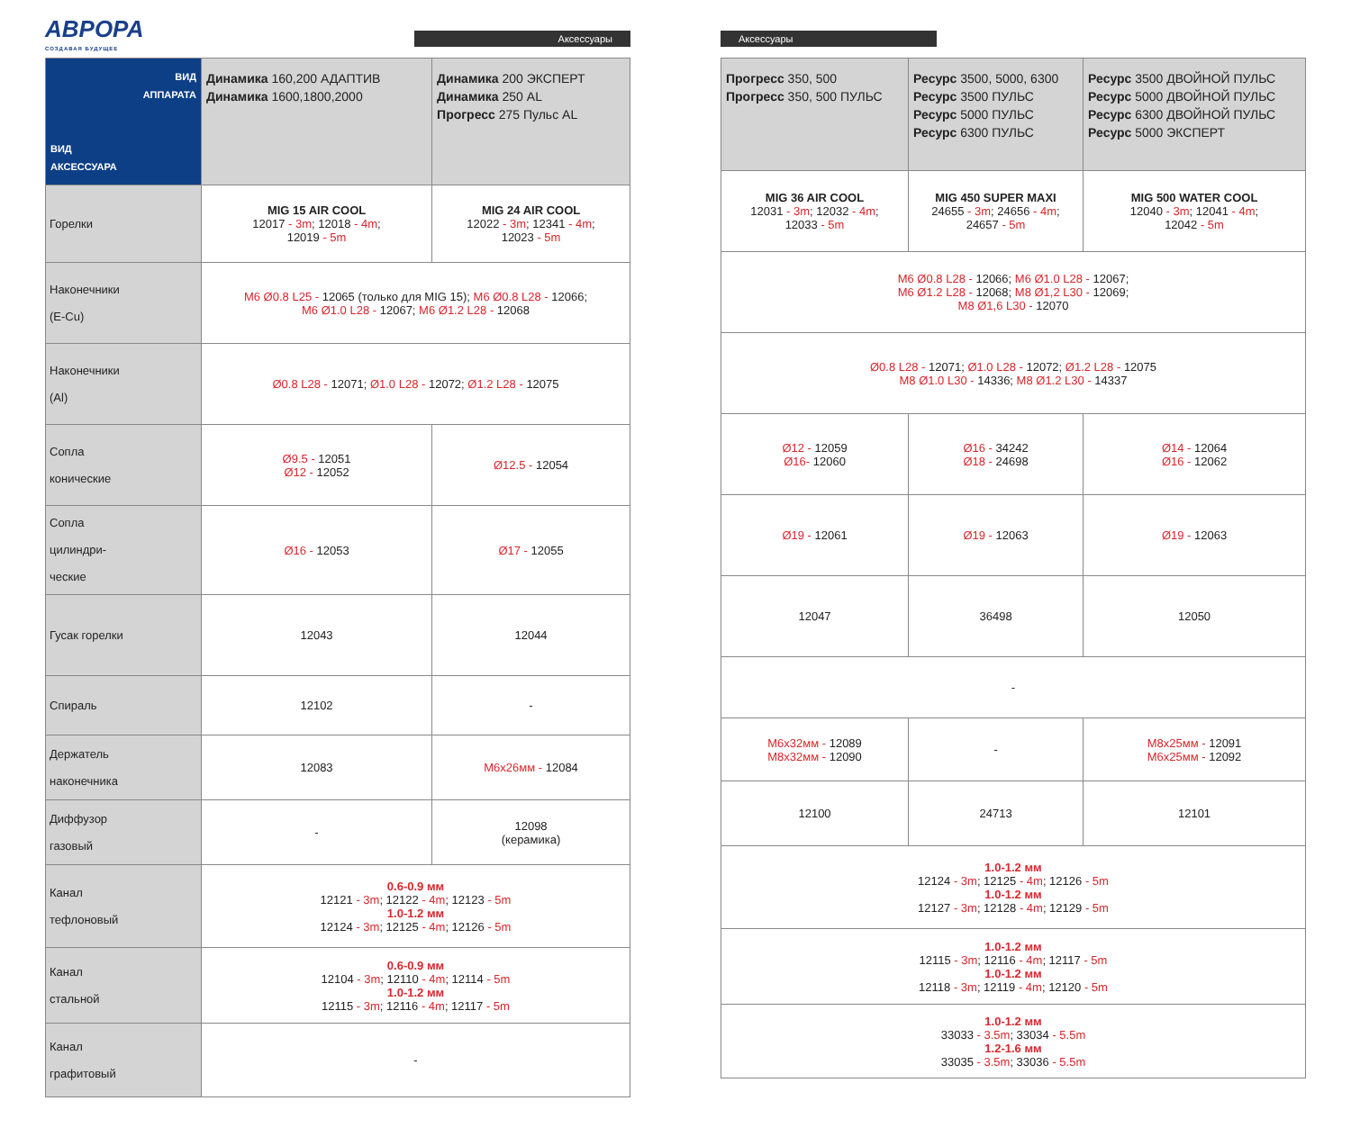АВРОРА
СОЗДАВАЯ БУДУЩЕЕ
Аксессуары
| ВИД АППАРАТА ВИД АКСЕССУАРА | Динамика 160,200 АДАПТИВ Динамика 1600,1800,2000 | Динамика 200 ЭКСПЕРТ Динамика 250 AL Прогресс 275 Пульс AL |
| --- | --- | --- |
| Горелки | MIG 15 AIR COOL 12017 - 3m ; 12018 - 4m ; 12019 - 5m | MIG 24 AIR COOL 12022 - 3m ; 12341 - 4m ; 12023 - 5m |
| Наконечники (E-Cu) | M6 Ø0.8 L25 - 12065 (только для MIG 15); M6 Ø0.8 L28 - 12066; M6 Ø1.0 L28 - 12067; M6 Ø1.2 L28 - 12068 | |
| Наконечники (Al) | Ø0.8 L28 - 12071; Ø1.0 L28 - 12072; Ø1.2 L28 - 12075 | |
| Сопла конические | Ø9.5 - 12051 Ø12 - 12052 | Ø12.5 - 12054 |
| Сопла цилиндри- ческие | Ø16 - 12053 | Ø17 - 12055 |
| Гусак горелки | 12043 | 12044 |
| Спираль | 12102 | - |
| Держатель наконечника | 12083 | М6х26мм - 12084 |
| Диффузор газовый | - | 12098 (керамика) |
| Канал тефлоновый | 0.6-0.9 мм 12121 - 3m ; 12122 - 4m ; 12123 - 5m 1.0-1.2 мм 12124 - 3m ; 12125 - 4m ; 12126 - 5m | |
| Канал стальной | 0.6-0.9 мм 12104 - 3m ; 12110 - 4m ; 12114 - 5m 1.0-1.2 мм 12115 - 3m ; 12116 - 4m ; 12117 - 5m | |
| Канал графитовый | - | |
Аксессуары
| Прогресс 350, 500 Прогресс 350, 500 ПУЛЬС | Ресурс 3500, 5000, 6300 Ресурс 3500 ПУЛЬС Ресурс 5000 ПУЛЬС Ресурс 6300 ПУЛЬС | Ресурс 3500 ДВОЙНОЙ ПУЛЬС Ресурс 5000 ДВОЙНОЙ ПУЛЬС Ресурс 6300 ДВОЙНОЙ ПУЛЬС Ресурс 5000 ЭКСПЕРТ |
| --- | --- | --- |
| MIG 36 AIR COOL 12031 - 3m ; 12032 - 4m ; 12033 - 5m | MIG 450 SUPER MAXI 24655 - 3m ; 24656 - 4m ; 24657 - 5m | MIG 500 WATER COOL 12040 - 3m ; 12041 - 4m ; 12042 - 5m |
| M6 Ø0.8 L28 - 12066; M6 Ø1.0 L28 - 12067; M6 Ø1.2 L28 - 12068; M8 Ø1,2 L30 - 12069; M8 Ø1,6 L30 - 12070 | | |
| Ø0.8 L28 - 12071; Ø1.0 L28 - 12072; Ø1.2 L28 - 12075 M8 Ø1.0 L30 - 14336; M8 Ø1.2 L30 - 14337 | | |
| Ø12 - 12059 Ø16- 12060 | Ø16 - 34242 Ø18 - 24698 | Ø14 - 12064 Ø16 - 12062 |
| Ø19 - 12061 | Ø19 - 12063 | Ø19 - 12063 |
| 12047 | 36498 | 12050 |
| - | | |
| М6х32мм - 12089 М8х32мм - 12090 | - | М8х25мм - 12091 М6х25мм - 12092 |
| 12100 | 24713 | 12101 |
| 1.0-1.2 мм 12124 - 3m ; 12125 - 4m ; 12126 - 5m 1.0-1.2 мм 12127 - 3m ; 12128 - 4m ; 12129 - 5m | | |
| 1.0-1.2 мм 12115 - 3m ; 12116 - 4m ; 12117 - 5m 1.0-1.2 мм 12118 - 3m ; 12119 - 4m ; 12120 - 5m | | |
| 1.0-1.2 мм 33033 - 3.5m ; 33034 - 5.5m 1.2-1.6 мм 33035 - 3.5m ; 33036 - 5.5m | | |